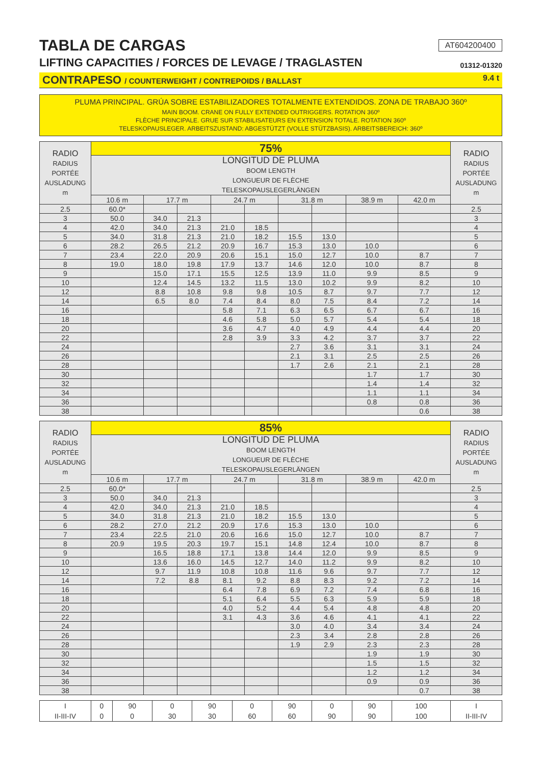TABLA DE CARGAS AT604200400
LIFTING CAPACITIES / FORCES DE LEVAGE / TRAGLASTEN 01312-01320
CONTRAPESO / COUNTERWEIGHT / CONTREPOIDS / BALLAST 9.4 t
PLUMA PRINCIPAL. GRÚA SOBRE ESTABILIZADORES TOTALMENTE EXTENDIDOS. ZONA DE TRABAJO 360º
MAIN BOOM. CRANE ON FULLY EXTENDED OUTRIGGERS. ROTATION 360º
FLÈCHE PRINCIPALE. GRUE SUR STABILISATEURS EN EXTENSION TOTALE. ROTATION 360º
TELESKOPAUSLEGER. ARBEITSZUSTAND: ABGESTÜTZT (VOLLE STÜTZBASIS). ARBEITSBEREICH: 360º
| RADIO RADIUS PORTÉE AUSLADUNG m | 75% | | | | | | | | | RADIO RADIUS PORTÉE AUSLADUNG m |
| --- | --- | --- | --- | --- | --- | --- | --- | --- | --- | --- |
| | LONGITUD DE PLUMA BOOM LENGTH LONGUEUR DE FLÈCHE TELESKOPAUSLEGERLÄNGEN | | | | | | | | | |
| | 10.6 m | 17.7 m | | 24.7 m | | 31.8 m | | 38.9 m | 42.0 m | |
| 2.5 | 60.0* | | | | | | | | | 2.5 |
| 3 | 50.0 | 34.0 | 21.3 | | | | | | | 3 |
| 4 | 42.0 | 34.0 | 21.3 | 21.0 | 18.5 | | | | | 4 |
| 5 | 34.0 | 31.8 | 21.3 | 21.0 | 18.2 | 15.5 | 13.0 | | | 5 |
| 6 | 28.2 | 26.5 | 21.2 | 20.9 | 16.7 | 15.3 | 13.0 | 10.0 | | 6 |
| 7 | 23.4 | 22.0 | 20.9 | 20.6 | 15.1 | 15.0 | 12.7 | 10.0 | 8.7 | 7 |
| 8 | 19.0 | 18.0 | 19.8 | 17.9 | 13.7 | 14.6 | 12.0 | 10.0 | 8.7 | 8 |
| 9 | | 15.0 | 17.1 | 15.5 | 12.5 | 13.9 | 11.0 | 9.9 | 8.5 | 9 |
| 10 | | 12.4 | 14.5 | 13.2 | 11.5 | 13.0 | 10.2 | 9.9 | 8.2 | 10 |
| 12 | | 8.8 | 10.8 | 9.8 | 9.8 | 10.5 | 8.7 | 9.7 | 7.7 | 12 |
| 14 | | 6.5 | 8.0 | 7.4 | 8.4 | 8.0 | 7.5 | 8.4 | 7.2 | 14 |
| 16 | | | | 5.8 | 7.1 | 6.3 | 6.5 | 6.7 | 6.7 | 16 |
| 18 | | | | 4.6 | 5.8 | 5.0 | 5.7 | 5.4 | 5.4 | 18 |
| 20 | | | | 3.6 | 4.7 | 4.0 | 4.9 | 4.4 | 4.4 | 20 |
| 22 | | | | 2.8 | 3.9 | 3.3 | 4.2 | 3.7 | 3.7 | 22 |
| 24 | | | | | | 2.7 | 3.6 | 3.1 | 3.1 | 24 |
| 26 | | | | | | 2.1 | 3.1 | 2.5 | 2.5 | 26 |
| 28 | | | | | | 1.7 | 2.6 | 2.1 | 2.1 | 28 |
| 30 | | | | | | | | 1.7 | 1.7 | 30 |
| 32 | | | | | | | | 1.4 | 1.4 | 32 |
| 34 | | | | | | | | 1.1 | 1.1 | 34 |
| 36 | | | | | | | | 0.8 | 0.8 | 36 |
| 38 | | | | | | | | | 0.6 | 38 |
| RADIO RADIUS PORTÉE AUSLADUNG m | 85% | | | | | | | | | RADIO RADIUS PORTÉE AUSLADUNG m |
| --- | --- | --- | --- | --- | --- | --- | --- | --- | --- | --- |
| | LONGITUD DE PLUMA BOOM LENGTH LONGUEUR DE FLÈCHE TELESKOPAUSLEGERLÄNGEN | | | | | | | | | |
| | 10.6 m | 17.7 m | | 24.7 m | | 31.8 m | | 38.9 m | 42.0 m | |
| 2.5 | 60.0* | | | | | | | | | 2.5 |
| 3 | 50.0 | 34.0 | 21.3 | | | | | | | 3 |
| 4 | 42.0 | 34.0 | 21.3 | 21.0 | 18.5 | | | | | 4 |
| 5 | 34.0 | 31.8 | 21.3 | 21.0 | 18.2 | 15.5 | 13.0 | | | 5 |
| 6 | 28.2 | 27.0 | 21.2 | 20.9 | 17.6 | 15.3 | 13.0 | 10.0 | | 6 |
| 7 | 23.4 | 22.5 | 21.0 | 20.6 | 16.6 | 15.0 | 12.7 | 10.0 | 8.7 | 7 |
| 8 | 20.9 | 19.5 | 20.3 | 19.7 | 15.1 | 14.8 | 12.4 | 10.0 | 8.7 | 8 |
| 9 | | 16.5 | 18.8 | 17.1 | 13.8 | 14.4 | 12.0 | 9.9 | 8.5 | 9 |
| 10 | | 13.6 | 16.0 | 14.5 | 12.7 | 14.0 | 11.2 | 9.9 | 8.2 | 10 |
| 12 | | 9.7 | 11.9 | 10.8 | 10.8 | 11.6 | 9.6 | 9.7 | 7.7 | 12 |
| 14 | | 7.2 | 8.8 | 8.1 | 9.2 | 8.8 | 8.3 | 9.2 | 7.2 | 14 |
| 16 | | | | 6.4 | 7.8 | 6.9 | 7.2 | 7.4 | 6.8 | 16 |
| 18 | | | | 5.1 | 6.4 | 5.5 | 6.3 | 5.9 | 5.9 | 18 |
| 20 | | | | 4.0 | 5.2 | 4.4 | 5.4 | 4.8 | 4.8 | 20 |
| 22 | | | | 3.1 | 4.3 | 3.6 | 4.6 | 4.1 | 4.1 | 22 |
| 24 | | | | | | 3.0 | 4.0 | 3.4 | 3.4 | 24 |
| 26 | | | | | | 2.3 | 3.4 | 2.8 | 2.8 | 26 |
| 28 | | | | | | 1.9 | 2.9 | 2.3 | 2.3 | 28 |
| 30 | | | | | | | | 1.9 | 1.9 | 30 |
| 32 | | | | | | | | 1.5 | 1.5 | 32 |
| 34 | | | | | | | | 1.2 | 1.2 | 34 |
| 36 | | | | | | | | 0.9 | 0.9 | 36 |
| 38 | | | | | | | | | 0.7 | 38 |
| I | 0 | 90 | 0 | 90 | 0 | 90 | 0 | 90 | 100 | I |
| II-III-IV | 0 | 0 | 30 | 30 | 60 | 60 | 90 | 90 | 100 | II-III-IV |